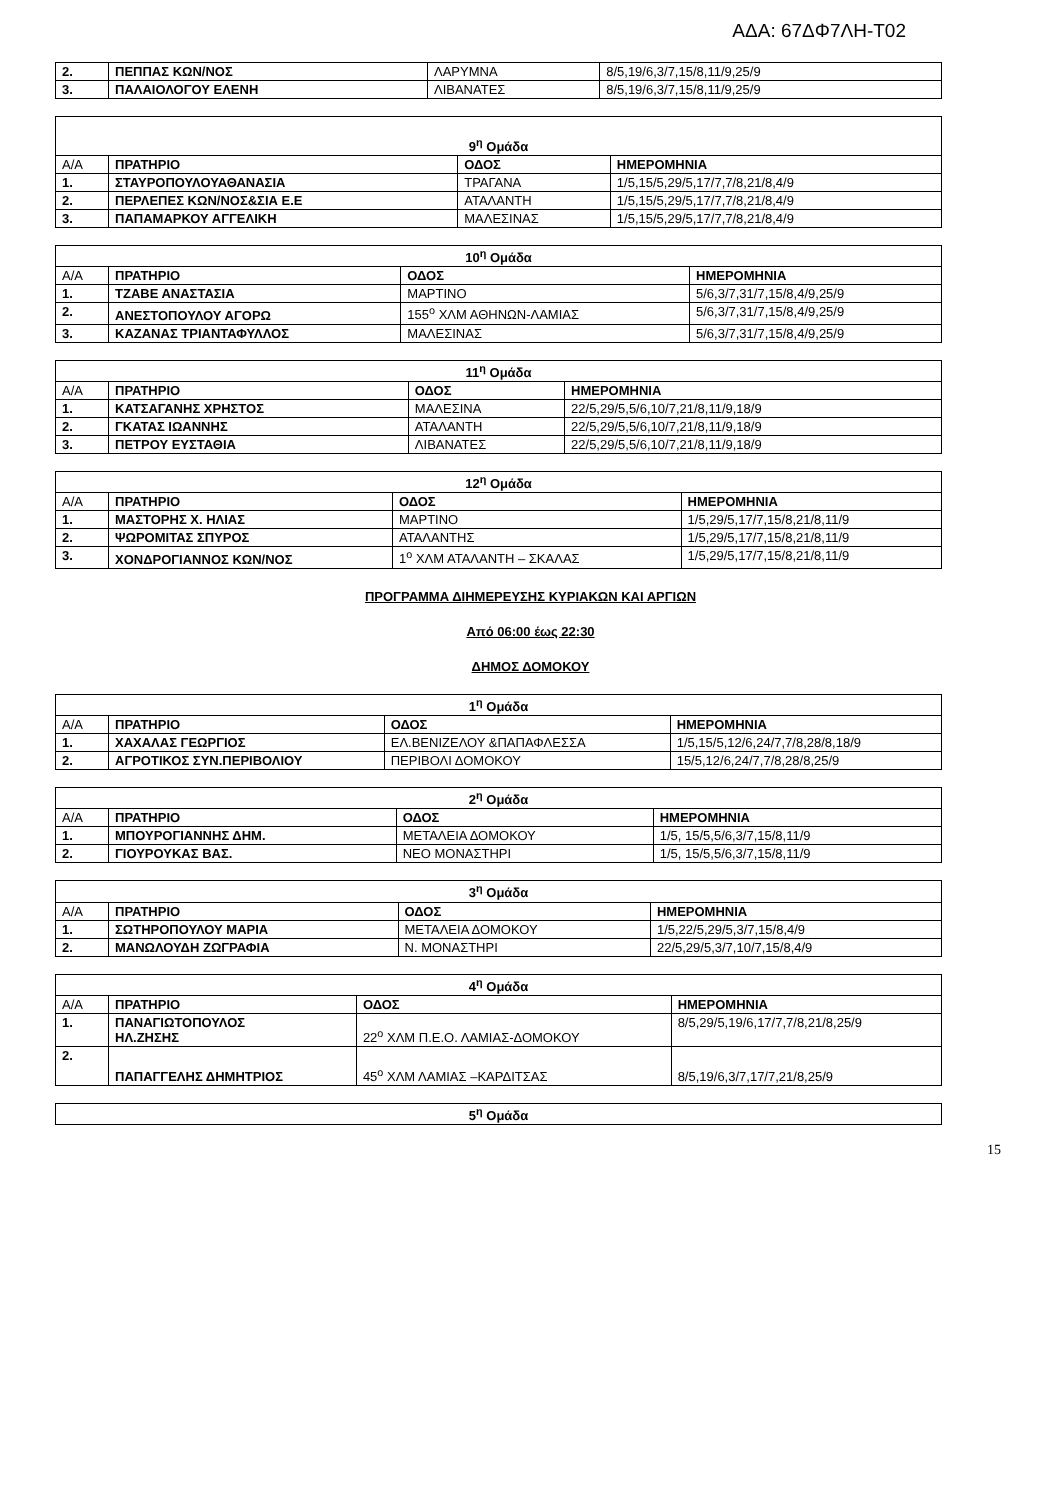ΑΔΑ: 67ΔΦ7ΛΗ-Τ02
| 2. | ΠΕΠΠΑΣ ΚΩΝ/ΝΟΣ | ΛΑΡΥΜΝΑ | 8/5,19/6,3/7,15/8,11/9,25/9 |
| 3. | ΠΑΛΑΙΟΛΟΓΟΥ ΕΛΕΝΗ | ΛΙΒΑΝΑΤΕΣ | 8/5,19/6,3/7,15/8,11/9,25/9 |
| 9<sup>η</sup> Ομάδα | | | |
| Α/Α | ΠΡΑΤΗΡΙΟ | ΟΔΟΣ | ΗΜΕΡΟΜΗΝΙΑ |
| 1. | ΣΤΑΥΡΟΠΟΥΛΟΥΑΘΑΝΑΣΙΑ | ΤΡΑΓΑΝΑ | 1/5,15/5,29/5,17/7,7/8,21/8,4/9 |
| 2. | ΠΕΡΛΕΠΕΣ ΚΩΝ/ΝΟΣ&ΣΙΑ Ε.Ε | ΑΤΑΛΑΝΤΗ | 1/5,15/5,29/5,17/7,7/8,21/8,4/9 |
| 3. | ΠΑΠΑΜΑΡΚΟΥ ΑΓΓΕΛΙΚΗ | ΜΑΛΕΣΙΝΑΣ | 1/5,15/5,29/5,17/7,7/8,21/8,4/9 |
| 10<sup>η</sup> Ομάδα | | | |
| Α/Α | ΠΡΑΤΗΡΙΟ | ΟΔΟΣ | ΗΜΕΡΟΜΗΝΙΑ |
| 1. | ΤΖΑΒΕ ΑΝΑΣΤΑΣΙΑ | ΜΑΡΤΙΝΟ | 5/6,3/7,31/7,15/8,4/9,25/9 |
| 2. | ΑΝΕΣΤΟΠΟΥΛΟΥ ΑΓΟΡΩ | 155<sup>ο</sup> ΧΛΜ ΑΘΗΝΩΝ-ΛΑΜΙΑΣ | 5/6,3/7,31/7,15/8,4/9,25/9 |
| 3. | ΚΑΖΑΝΑΣ ΤΡΙΑΝΤΑΦΥΛΛΟΣ | ΜΑΛΕΣΙΝΑΣ | 5/6,3/7,31/7,15/8,4/9,25/9 |
| 11<sup>η</sup> Ομάδα | | | |
| Α/Α | ΠΡΑΤΗΡΙΟ | ΟΔΟΣ | ΗΜΕΡΟΜΗΝΙΑ |
| 1. | ΚΑΤΣΑΓΑΝΗΣ ΧΡΗΣΤΟΣ | ΜΑΛΕΣΙΝΑ | 22/5,29/5,5/6,10/7,21/8,11/9,18/9 |
| 2. | ΓΚΑΤΑΣ ΙΩΑΝΝΗΣ | ΑΤΑΛΑΝΤΗ | 22/5,29/5,5/6,10/7,21/8,11/9,18/9 |
| 3. | ΠΕΤΡΟΥ ΕΥΣΤΑΘΙΑ | ΛΙΒΑΝΑΤΕΣ | 22/5,29/5,5/6,10/7,21/8,11/9,18/9 |
| 12<sup>η</sup> Ομάδα | | | |
| Α/Α | ΠΡΑΤΗΡΙΟ | ΟΔΟΣ | ΗΜΕΡΟΜΗΝΙΑ |
| 1. | ΜΑΣΤΟΡΗΣ Χ. ΗΛΙΑΣ | ΜΑΡΤΙΝΟ | 1/5,29/5,17/7,15/8,21/8,11/9 |
| 2. | ΨΩΡΟΜΙΤΑΣ ΣΠΥΡΟΣ | ΑΤΑΛΑΝΤΗΣ | 1/5,29/5,17/7,15/8,21/8,11/9 |
| 3. | ΧΟΝΔΡΟΓΙΑΝΝΟΣ ΚΩΝ/ΝΟΣ | 1<sup>ο</sup> ΧΛΜ ΑΤΑΛΑΝΤΗ – ΣΚΑΛΑΣ | 1/5,29/5,17/7,15/8,21/8,11/9 |
ΠΡΟΓΡΑΜΜΑ ΔΙΗΜΕΡΕΥΣΗΣ ΚΥΡΙΑΚΩΝ ΚΑΙ ΑΡΓΙΩΝ
Από 06:00 έως 22:30
ΔΗΜΟΣ ΔΟΜΟΚΟΥ
| 1<sup>η</sup> Ομάδα | | | |
| Α/Α | ΠΡΑΤΗΡΙΟ | ΟΔΟΣ | ΗΜΕΡΟΜΗΝΙΑ |
| 1. | ΧΑΧΑΛΑΣ ΓΕΩΡΓΙΟΣ | ΕΛ.ΒΕΝΙΖΕΛΟΥ &ΠΑΠΑΦΛΕΣΣΑ | 1/5,15/5,12/6,24/7,7/8,28/8,18/9 |
| 2. | ΑΓΡΟΤΙΚΟΣ ΣΥΝ.ΠΕΡΙΒΟΛΙΟΥ | ΠΕΡΙΒΟΛΙ ΔΟΜΟΚΟΥ | 15/5,12/6,24/7,7/8,28/8,25/9 |
| 2<sup>η</sup> Ομάδα | | | |
| Α/Α | ΠΡΑΤΗΡΙΟ | ΟΔΟΣ | ΗΜΕΡΟΜΗΝΙΑ |
| 1. | ΜΠΟΥΡΟΓΙΑΝΝΗΣ ΔΗΜ. | ΜΕΤΑΛΕΙΑ ΔΟΜΟΚΟΥ | 1/5, 15/5,5/6,3/7,15/8,11/9 |
| 2. | ΓΙΟΥΡΟΥΚΑΣ ΒΑΣ. | ΝΕΟ ΜΟΝΑΣΤΗΡΙ | 1/5, 15/5,5/6,3/7,15/8,11/9 |
| 3<sup>η</sup> Ομάδα | | | |
| Α/Α | ΠΡΑΤΗΡΙΟ | ΟΔΟΣ | ΗΜΕΡΟΜΗΝΙΑ |
| 1. | ΣΩΤΗΡΟΠΟΥΛΟΥ ΜΑΡΙΑ | ΜΕΤΑΛΕΙΑ ΔΟΜΟΚΟΥ | 1/5,22/5,29/5,3/7,15/8,4/9 |
| 2. | ΜΑΝΩΛΟΥΔΗ ΖΩΓΡΑΦΙΑ | Ν. ΜΟΝΑΣΤΗΡΙ | 22/5,29/5,3/7,10/7,15/8,4/9 |
| 4<sup>η</sup> Ομάδα | | | |
| Α/Α | ΠΡΑΤΗΡΙΟ | ΟΔΟΣ | ΗΜΕΡΟΜΗΝΙΑ |
| 1. | ΠΑΝΑΓΙΩΤΟΠΟΥΛΟΣ ΗΛ.ΖΗΣΗΣ | 22<sup>ο</sup> ΧΛΜ Π.Ε.Ο. ΛΑΜΙΑΣ-ΔΟΜΟΚΟΥ | 8/5,29/5,19/6,17/7,7/8,21/8,25/9 |
| 2. | ΠΑΠΑΓΓΕΛΗΣ ΔΗΜΗΤΡΙΟΣ | 45<sup>ο</sup> ΧΛΜ ΛΑΜΙΑΣ –ΚΑΡΔΙΤΣΑΣ | 8/5,19/6,3/7,17/7,21/8,25/9 |
| 5<sup>η</sup> Ομάδα |
15